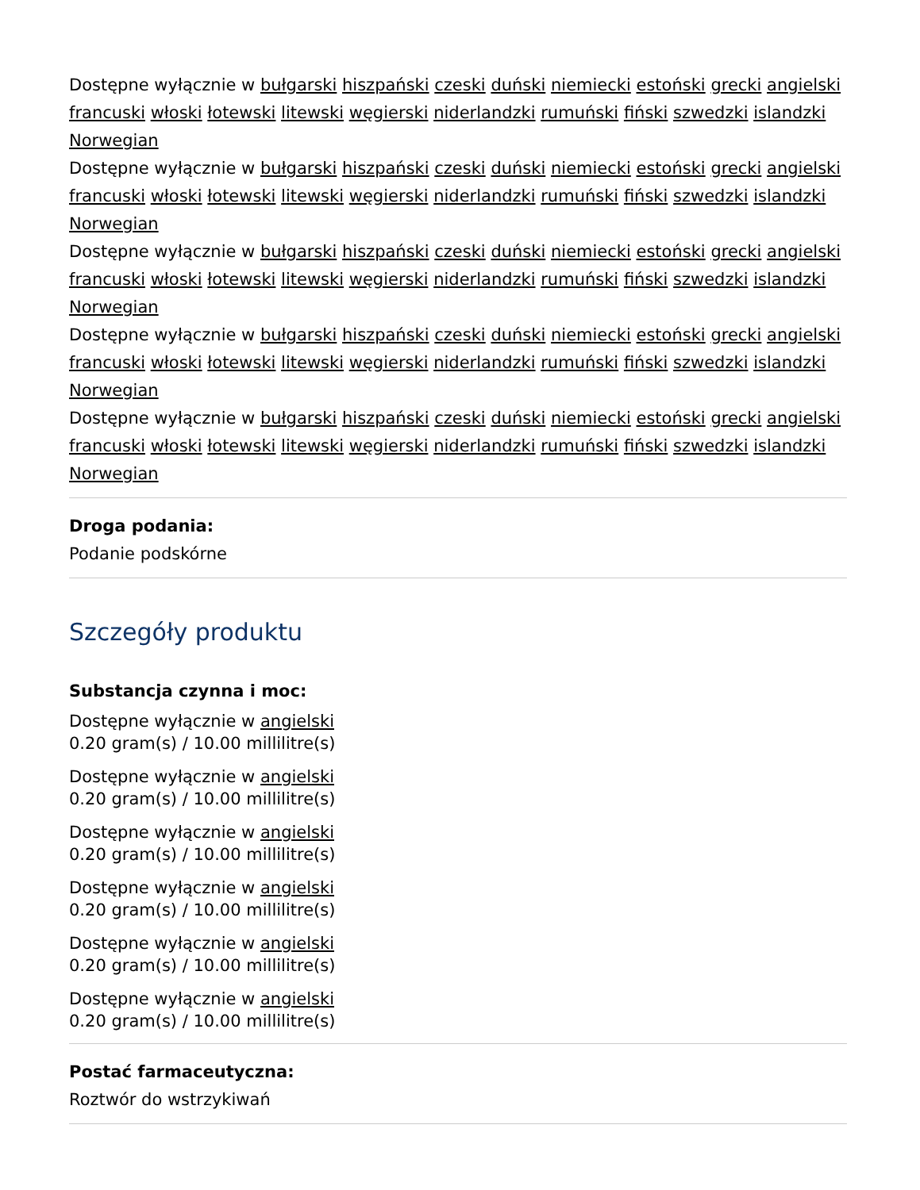Dostępne wyłącznie w bułgarski hiszpański czeski duński niemiecki estoński grecki angielski francuski włoski łotewski litewski węgierski niderlandzki rumuński fiński szwedzki islandzki Norwegian
Dostępne wyłącznie w bułgarski hiszpański czeski duński niemiecki estoński grecki angielski francuski włoski łotewski litewski węgierski niderlandzki rumuński fiński szwedzki islandzki Norwegian
Dostępne wyłącznie w bułgarski hiszpański czeski duński niemiecki estoński grecki angielski francuski włoski łotewski litewski węgierski niderlandzki rumuński fiński szwedzki islandzki Norwegian
Dostępne wyłącznie w bułgarski hiszpański czeski duński niemiecki estoński grecki angielski francuski włoski łotewski litewski węgierski niderlandzki rumuński fiński szwedzki islandzki Norwegian
Dostępne wyłącznie w bułgarski hiszpański czeski duński niemiecki estoński grecki angielski francuski włoski łotewski litewski węgierski niderlandzki rumuński fiński szwedzki islandzki Norwegian
Droga podania:
Podanie podskórne
Szczegóły produktu
Substancja czynna i moc:
Dostępne wyłącznie w angielski
0.20 gram(s) / 10.00 millilitre(s)
Dostępne wyłącznie w angielski
0.20 gram(s) / 10.00 millilitre(s)
Dostępne wyłącznie w angielski
0.20 gram(s) / 10.00 millilitre(s)
Dostępne wyłącznie w angielski
0.20 gram(s) / 10.00 millilitre(s)
Dostępne wyłącznie w angielski
0.20 gram(s) / 10.00 millilitre(s)
Dostępne wyłącznie w angielski
0.20 gram(s) / 10.00 millilitre(s)
Postać farmaceutyczna:
Roztwór do wstrzykiwań